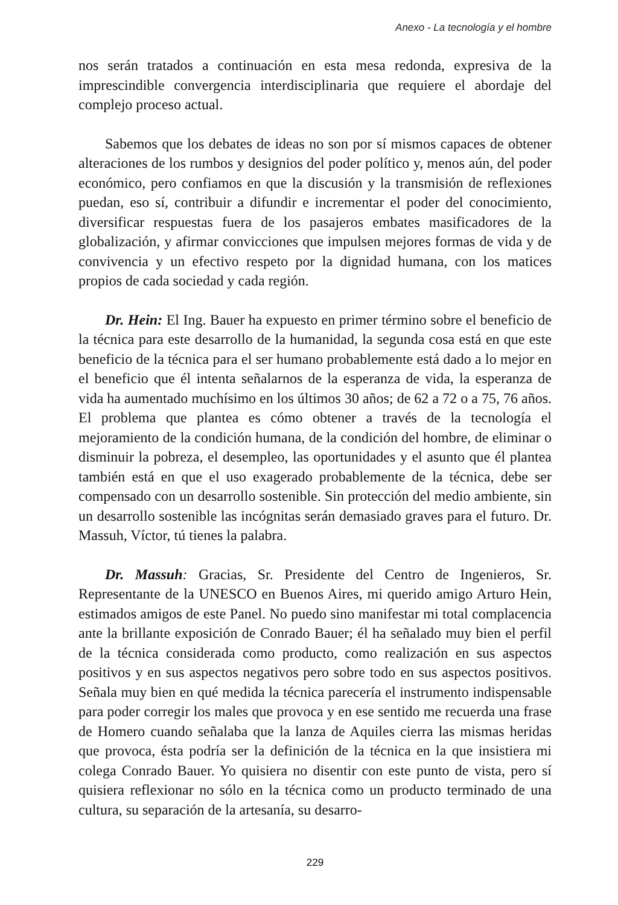Anexo - La tecnología y el hombre
nos serán tratados a continuación en esta mesa redonda, expresiva de la imprescindible convergencia interdisciplinaria que requiere el abordaje del complejo proceso actual.
Sabemos que los debates de ideas no son por sí mismos capaces de obtener alteraciones de los rumbos y designios del poder político y, menos aún, del poder económico, pero confiamos en que la discusión y la transmisión de reflexiones puedan, eso sí, contribuir a difundir e incrementar el poder del conocimiento, diversificar respuestas fuera de los pasajeros embates masificadores de la globalización, y afirmar convicciones que impulsen mejores formas de vida y de convivencia y un efectivo respeto por la dignidad humana, con los matices propios de cada sociedad y cada región.
Dr. Hein: El Ing. Bauer ha expuesto en primer término sobre el beneficio de la técnica para este desarrollo de la humanidad, la segunda cosa está en que este beneficio de la técnica para el ser humano probablemente está dado a lo mejor en el beneficio que él intenta señalarnos de la esperanza de vida, la esperanza de vida ha aumentado muchísimo en los últimos 30 años; de 62 a 72 o a 75, 76 años. El problema que plantea es cómo obtener a través de la tecnología el mejoramiento de la condición humana, de la condición del hombre, de eliminar o disminuir la pobreza, el desempleo, las oportunidades y el asunto que él plantea también está en que el uso exagerado probablemente de la técnica, debe ser compensado con un desarrollo sostenible. Sin protección del medio ambiente, sin un desarrollo sostenible las incógnitas serán demasiado graves para el futuro. Dr. Massuh, Víctor, tú tienes la palabra.
Dr. Massuh: Gracias, Sr. Presidente del Centro de Ingenieros, Sr. Representante de la UNESCO en Buenos Aires, mi querido amigo Arturo Hein, estimados amigos de este Panel. No puedo sino manifestar mi total complacencia ante la brillante exposición de Conrado Bauer; él ha señalado muy bien el perfil de la técnica considerada como producto, como realización en sus aspectos positivos y en sus aspectos negativos pero sobre todo en sus aspectos positivos. Señala muy bien en qué medida la técnica parecería el instrumento indispensable para poder corregir los males que provoca y en ese sentido me recuerda una frase de Homero cuando señalaba que la lanza de Aquiles cierra las mismas heridas que provoca, ésta podría ser la definición de la técnica en la que insistiera mi colega Conrado Bauer. Yo quisiera no disentir con este punto de vista, pero sí quisiera reflexionar no sólo en la técnica como un producto terminado de una cultura, su separación de la artesanía, su desarro-
229